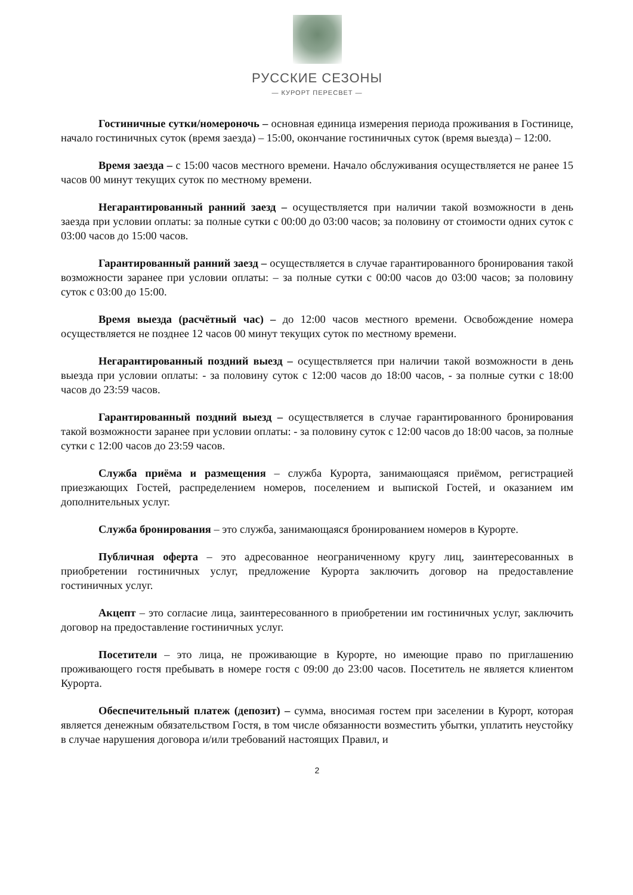РУССКИЕ СЕЗОНЫ
— КУРОРТ ПЕРЕСВЕТ —
Гостиничные сутки/номероночь – основная единица измерения периода проживания в Гостинице, начало гостиничных суток (время заезда) – 15:00, окончание гостиничных суток (время выезда) – 12:00.
Время заезда – с 15:00 часов местного времени. Начало обслуживания осуществляется не ранее 15 часов 00 минут текущих суток по местному времени.
Негарантированный ранний заезд – осуществляется при наличии такой возможности в день заезда при условии оплаты: за полные сутки с 00:00 до 03:00 часов; за половину от стоимости одних суток с 03:00 часов до 15:00 часов.
Гарантированный ранний заезд – осуществляется в случае гарантированного бронирования такой возможности заранее при условии оплаты: – за полные сутки с 00:00 часов до 03:00 часов; за половину суток с 03:00 до 15:00.
Время выезда (расчётный час) – до 12:00 часов местного времени. Освобождение номера осуществляется не позднее 12 часов 00 минут текущих суток по местному времени.
Негарантированный поздний выезд – осуществляется при наличии такой возможности в день выезда при условии оплаты: - за половину суток с 12:00 часов до 18:00 часов, - за полные сутки с 18:00 часов до 23:59 часов.
Гарантированный поздний выезд – осуществляется в случае гарантированного бронирования такой возможности заранее при условии оплаты: - за половину суток с 12:00 часов до 18:00 часов, за полные сутки с 12:00 часов до 23:59 часов.
Служба приёма и размещения – служба Курорта, занимающаяся приёмом, регистрацией приезжающих Гостей, распределением номеров, поселением и выпиской Гостей, и оказанием им дополнительных услуг.
Служба бронирования – это служба, занимающаяся бронированием номеров в Курорте.
Публичная оферта – это адресованное неограниченному кругу лиц, заинтересованных в приобретении гостиничных услуг, предложение Курорта заключить договор на предоставление гостиничных услуг.
Акцепт – это согласие лица, заинтересованного в приобретении им гостиничных услуг, заключить договор на предоставление гостиничных услуг.
Посетители – это лица, не проживающие в Курорте, но имеющие право по приглашению проживающего гостя пребывать в номере гостя с 09:00 до 23:00 часов. Посетитель не является клиентом Курорта.
Обеспечительный платеж (депозит) – сумма, вносимая гостем при заселении в Курорт, которая является денежным обязательством Гостя, в том числе обязанности возместить убытки, уплатить неустойку в случае нарушения договора и/или требований настоящих Правил, и
2